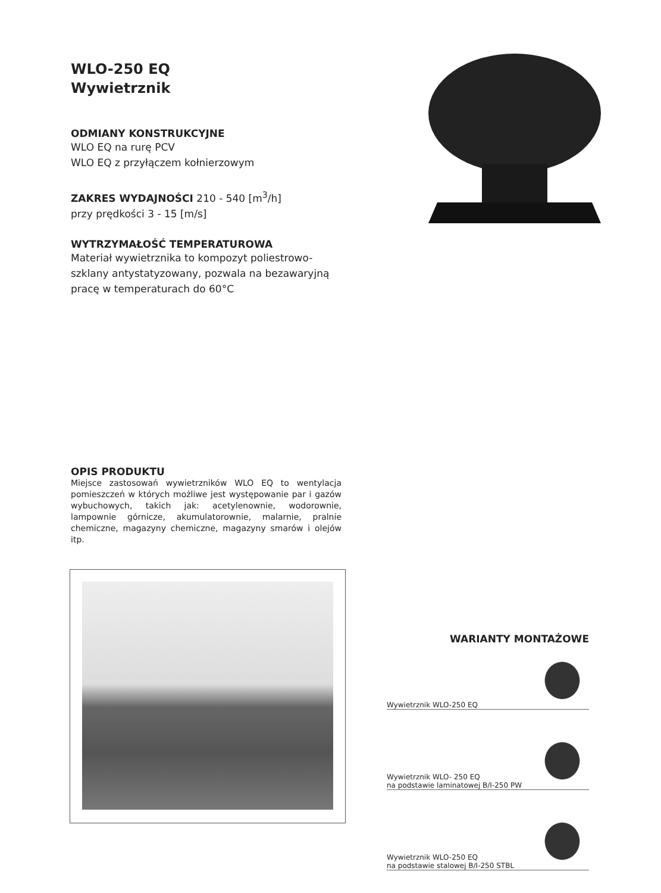WLO-250 EQ
Wywietrznik
ODMIANY KONSTRUKCYJNE
WLO EQ na rurę PCV
WLO EQ z przyłączem kołnierzowym
ZAKRES WYDAJNOŚCI 210 - 540 [m<sup>3</sup>/h]
przy prędkości 3 - 15 [m/s]
WYTRZYMAŁOŚĆ TEMPERATUROWA
Materiał wywietrznika to kompozyt poliestrowo-szklany antystatyzowany, pozwala na bezawaryjną pracę w temperaturach do 60°C
OPIS PRODUKTU
Miejsce zastosowań wywietrzników WLO EQ to wentylacja pomieszczeń w których możliwe jest występowanie par i gazów wybuchowych, takich jak: acetylenownie, wodorownie, lampownie górnicze, akumulatorownie, malarnie, pralnie chemiczne, magazyny chemiczne, magazyny smarów i olejów itp.
WARIANTY MONTAŻOWE
Wywietrznik WLO-250 EQ
Wywietrznik WLO- 250 EQ
na podstawie laminatowej B/I-250 PW
Wywietrznik WLO-250 EQ
na podstawie stalowej B/I-250 STBL